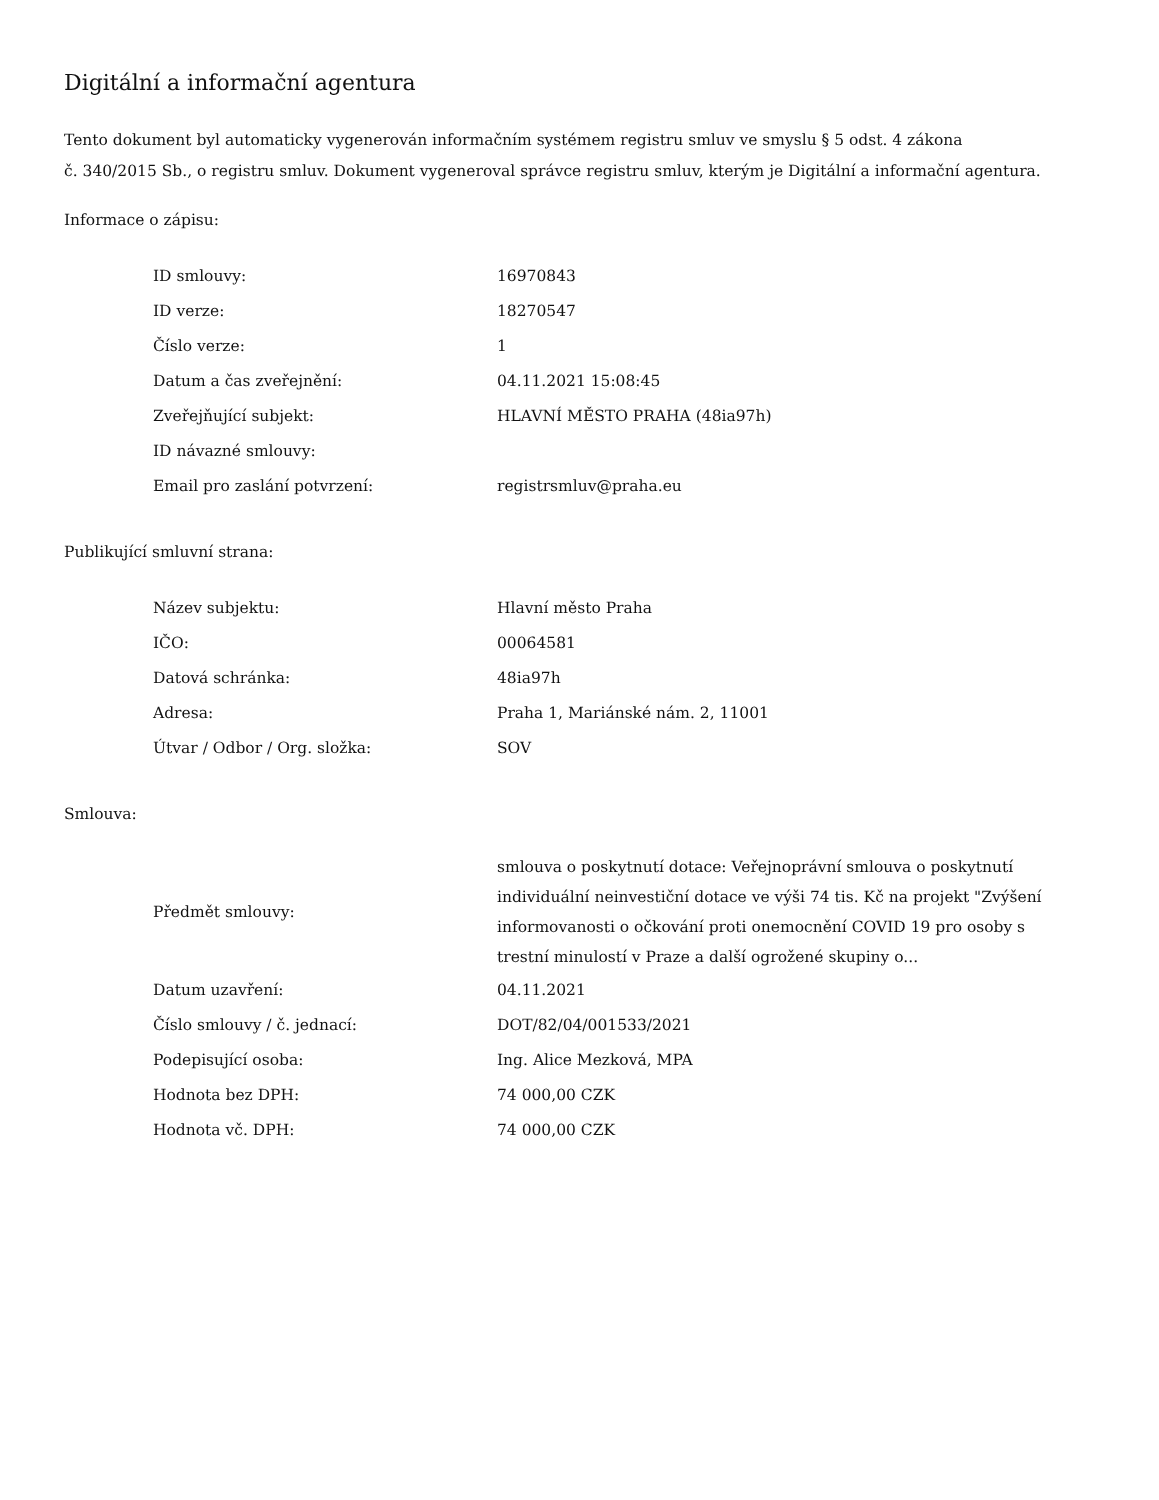Digitální a informační agentura
Tento dokument byl automaticky vygenerován informačním systémem registru smluv ve smyslu § 5 odst. 4 zákona
č. 340/2015 Sb., o registru smluv. Dokument vygeneroval správce registru smluv, kterým je Digitální a informační agentura.
Informace o zápisu:
| ID smlouvy: | 16970843 |
| ID verze: | 18270547 |
| Číslo verze: | 1 |
| Datum a čas zveřejnění: | 04.11.2021 15:08:45 |
| Zveřejňující subjekt: | HLAVNÍ MĚSTO PRAHA (48ia97h) |
| ID návazné smlouvy: | |
| Email pro zaslání potvrzení: | registrsmluv@praha.eu |
Publikující smluvní strana:
| Název subjektu: | Hlavní město Praha |
| IČO: | 00064581 |
| Datová schránka: | 48ia97h |
| Adresa: | Praha 1, Mariánské nám. 2, 11001 |
| Útvar / Odbor / Org. složka: | SOV |
Smlouva:
| Předmět smlouvy: | smlouva o poskytnutí dotace: Veřejnoprávní smlouva o poskytnutí individuální neinvestiční dotace ve výši 74 tis. Kč na projekt "Zvýšení informovanosti o očkování proti onemocnění COVID 19 pro osoby s trestní minulostí v Praze a další ogrožené skupiny o... |
| Datum uzavření: | 04.11.2021 |
| Číslo smlouvy / č. jednací: | DOT/82/04/001533/2021 |
| Podepisující osoba: | Ing. Alice Mezková, MPA |
| Hodnota bez DPH: | 74 000,00 CZK |
| Hodnota vč. DPH: | 74 000,00 CZK |